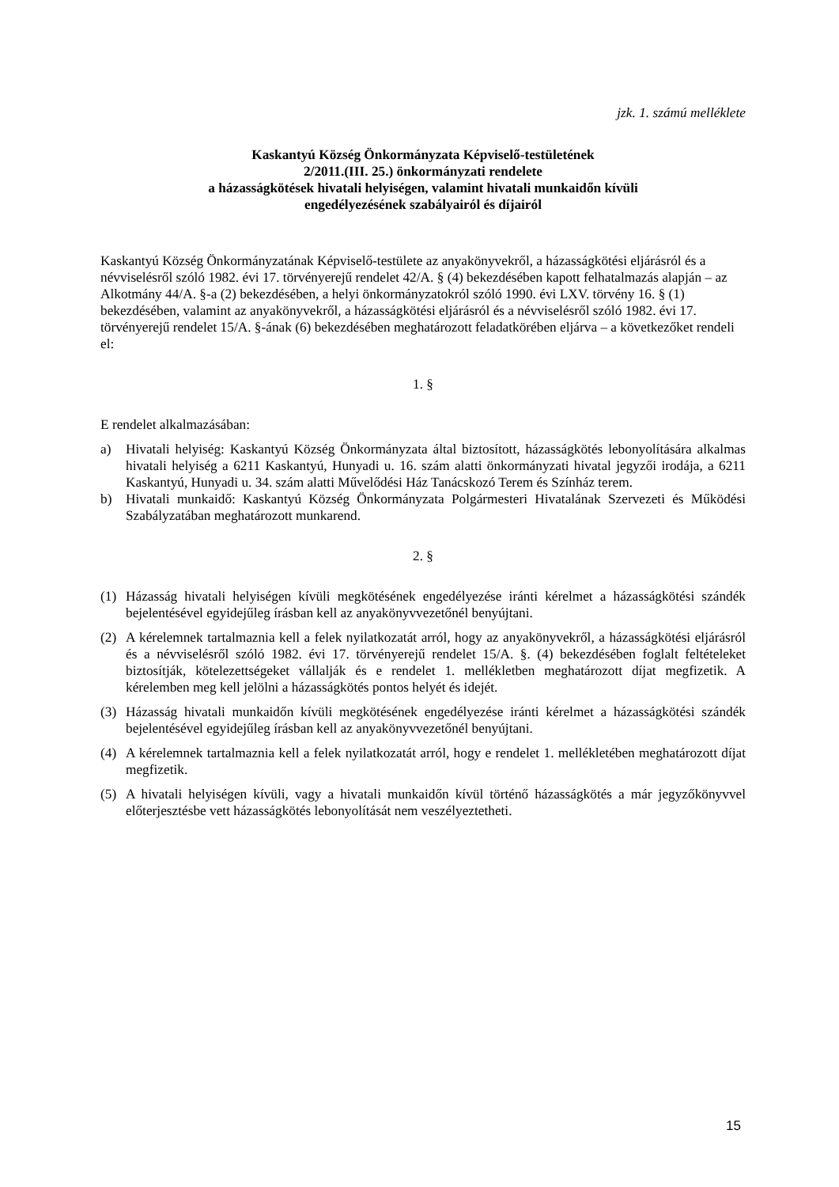jzk. 1. számú melléklete
Kaskantyú Község Önkormányzata Képviselő-testületének
2/2011.(III. 25.) önkormányzati rendelete
a házasságkötések hivatali helyiségen, valamint hivatali munkaidőn kívüli
engedélyezésének szabályairól és díjairól
Kaskantyú Község Önkormányzatának Képviselő-testülete az anyakönyvekről, a házasságkötési eljárásról és a névviselésről szóló 1982. évi 17. törvényerejű rendelet 42/A. § (4) bekezdésében kapott felhatalmazás alapján – az Alkotmány 44/A. §-a (2) bekezdésében, a helyi önkormányzatokról szóló 1990. évi LXV. törvény 16. § (1) bekezdésében, valamint az anyakönyvekről, a házasságkötési eljárásról és a névviselésről szóló 1982. évi 17. törvényerejű rendelet 15/A. §-ának (6) bekezdésében meghatározott feladatkörében eljárva – a következőket rendeli el:
1. §
E rendelet alkalmazásában:
a) Hivatali helyiség: Kaskantyú Község Önkormányzata által biztosított, házasságkötés lebonyolítására alkalmas hivatali helyiség a 6211 Kaskantyú, Hunyadi u. 16. szám alatti önkormányzati hivatal jegyzői irodája, a 6211 Kaskantyú, Hunyadi u. 34. szám alatti Művelődési Ház Tanácskozó Terem és Színház terem.
b) Hivatali munkaidő: Kaskantyú Község Önkormányzata Polgármesteri Hivatalának Szervezeti és Működési Szabályzatában meghatározott munkarend.
2. §
(1) Házasság hivatali helyiségen kívüli megkötésének engedélyezése iránti kérelmet a házasságkötési szándék bejelentésével egyidejűleg írásban kell az anyakönyvvezetőnél benyújtani.
(2) A kérelemnek tartalmaznia kell a felek nyilatkozatát arról, hogy az anyakönyvekről, a házasságkötési eljárásról és a névviselésről szóló 1982. évi 17. törvényerejű rendelet 15/A. §. (4) bekezdésében foglalt feltételeket biztosítják, kötelezettségeket vállalják és e rendelet 1. mellékletben meghatározott díjat megfizetik. A kérelemben meg kell jelölni a házasságkötés pontos helyét és idejét.
(3) Házasság hivatali munkaidőn kívüli megkötésének engedélyezése iránti kérelmet a házasságkötési szándék bejelentésével egyidejűleg írásban kell az anyakönyvvezetőnél benyújtani.
(4) A kérelemnek tartalmaznia kell a felek nyilatkozatát arról, hogy e rendelet 1. mellékletében meghatározott díjat megfizetik.
(5) A hivatali helyiségen kívüli, vagy a hivatali munkaidőn kívül történő házasságkötés a már jegyzőkönyvvel előterjesztésbe vett házasságkötés lebonyolítását nem veszélyeztetheti.
15